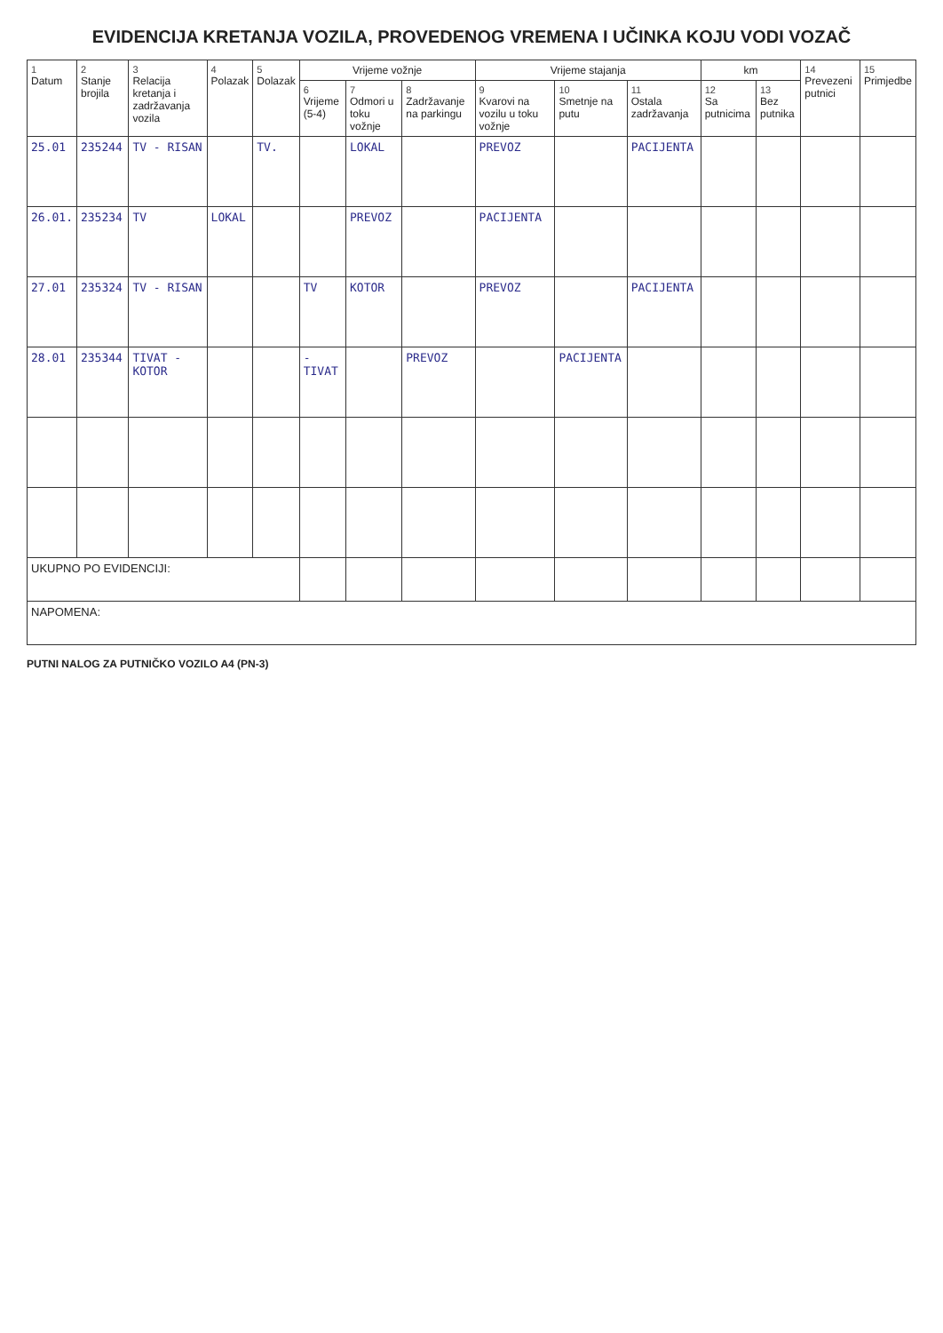EVIDENCIJA KRETANJA VOZILA, PROVEDENOG VREMENA I UČINKA KOJU VODI VOZAČ
| 1 Datum | 2 Stanje brojila | 3 Relacija kretanja i zadržavanja vozila | 4 Polazak | 5 Dolazak | Vrijeme vožnje | | | Vrijeme stajanja | | | km | | 14 Prevezeni putnici | 15 Primjedbe |
| --- | --- | --- | --- | --- | --- | --- | --- | --- | --- | --- | --- | --- | --- | --- |
| | | | | | 6 Vrijeme (5-4) | 7 Odmori u toku vožnje | 8 Zadržavanje na parkingu | 9 Kvarovi na vozilu u toku vožnje | 10 Smetnje na putu | 11 Ostala zadržavanja | 12 Sa putnicima | 13 Bez putnika | | |
| 25.01 | 235244 | TV - RISAN | | TV. | | LOKAL | | PREVOZ | | PACIJENTA | | | | |
| 26.01. | 235234 | TV | LOKAL | | | PREVOZ | | PACIJENTA | | | | | | |
| 27.01 | 235324 | TV - RISAN | | | TV | KOTOR | | PREVOZ | | PACIJENTA | | | | |
| 28.01 | 235344 | TIVAT - KOTOR | | | -TIVAT | | PREVOZ | | PACIJENTA | | | | | |
| UKUPNO PO EVIDENCIJI: | | | | | | | | | | | | | | |
| NAPOMENA: | | | | | | | | | | | | | | |
PUTNI NALOG ZA PUTNIČKO VOZILO A4 (PN-3)